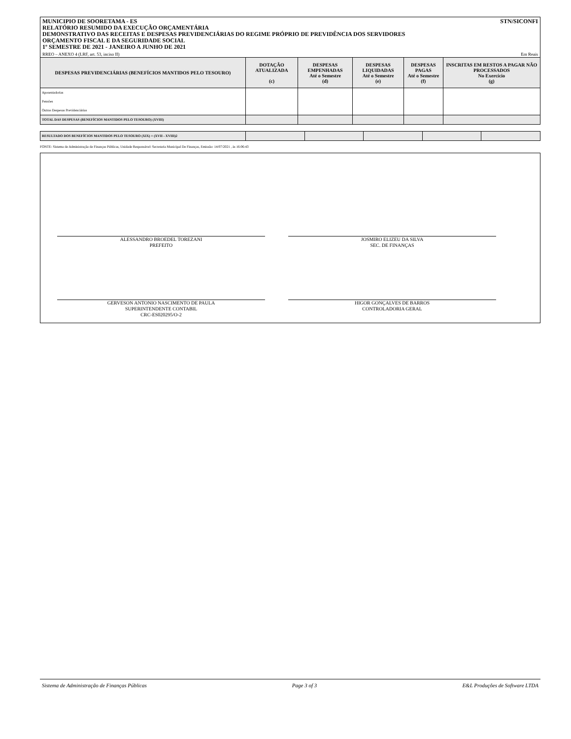MUNICIPIO DE SOORETAMA - ES
RELATÓRIO RESUMIDO DA EXECUÇÃO ORÇAMENTÁRIA
DEMONSTRATIVO DAS RECEITAS E DESPESAS PREVIDENCIÁRIAS DO REGIME PRÓPRIO DE PREVIDÊNCIA DOS SERVIDORES
ORÇAMENTO FISCAL E DA SEGURIDADE SOCIAL
1º SEMESTRE DE 2021 - JANEIRO A JUNHO DE 2021
STN/SICONFI
RREO – ANEXO 4 (LRF, art. 53, inciso II) Em Reais
| DESPESAS PREVIDENCIÁRIAS (BENEFÍCIOS MANTIDOS PELO TESOURO) | DOTAÇÃO ATUALIZADA (c) | DESPESAS EMPENHADAS Até o Semestre (d) | DESPESAS LIQUIDADAS Até o Semestre (e) | DESPESAS PAGAS Até o Semestre (f) | INSCRITAS EM RESTOS A PAGAR NÃO PROCESSADOS No Exercício (g) |
| --- | --- | --- | --- | --- | --- |
| Aposentadorias | | | | | |
| Pensões | | | | | |
| Outras Despesas Previdenciárias | | | | | |
| TOTAL DAS DESPESAS (BENEFÍCIOS MANTIDOS PELO TESOURO) (XVIII) | | | | | |
| RESULTADO DOS BENEFÍCIOS MANTIDOS PELO TESOURO (XIX) = (XVII - XVIII)2 | | | | | |
FONTE: Sistema de Administração de Finanças Públicas, Unidade Responsável: Secretaria Municipal De Finanças, Emissão: 14/07/2021 , às 16:06:43
ALESSANDRO BROEDEL TOREZANI
PREFEITO
JOSMIRO ELIZEU DA SILVA
SEC. DE FINANÇAS
GERVESON ANTONIO NASCIMENTO DE PAULA
SUPERINTENDENTE CONTABIL
CRC-ES020295/O-2
HIGOR GONÇALVES DE BARROS
CONTROLADORIA GERAL
Sistema de Administração de Finanças Públicas Page 3 of 3 E&L Produções de Software LTDA